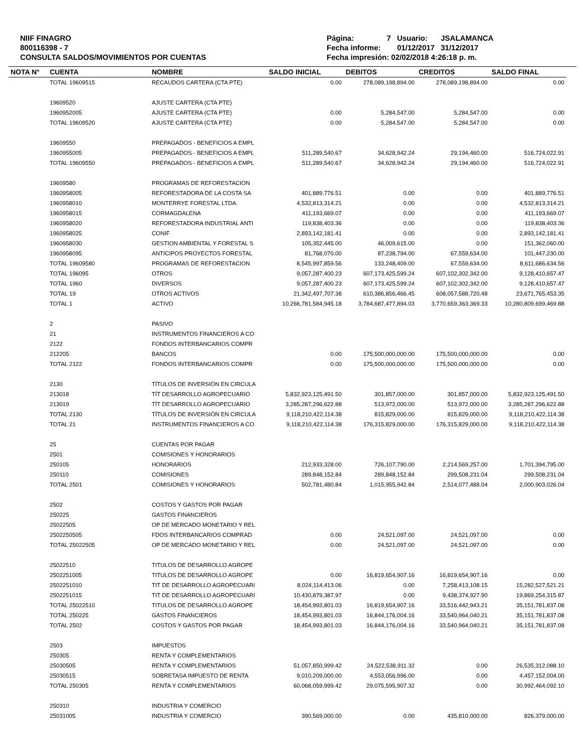NIIF FINAGRO
800116398 - 7
CONSULTA SALDOS/MOVIMIENTOS POR CUENTAS
| Página: | 7 | Usuario: | JSALAMANCA |
| Fecha informe: | | 01/12/2017 | 31/12/2017 |
| Fecha impresión: 02/02/2018 4:26:18 p. m. | | | |
| NOTA N° | CUENTA | NOMBRE | SALDO INICIAL | DEBITOS | CREDITOS | SALDO FINAL |
| --- | --- | --- | --- | --- | --- | --- |
| | TOTAL 19609515 | RECAUDOS CARTERA (CTA PTE) | 0.00 | 278,089,198,894.00 | 278,089,198,894.00 | 0.00 |
| | 19609520 | AJUSTE CARTERA (CTA PTE) | | | | |
| | 1960952005 | AJUSTE CARTERA (CTA PTE) | 0.00 | 5,284,547.00 | 5,284,547.00 | 0.00 |
| | TOTAL 19609520 | AJUSTE CARTERA (CTA PTE) | 0.00 | 5,284,547.00 | 5,284,547.00 | 0.00 |
| | 19609550 | PREPAGADOS - BENEFICIOS A EMPL | | | | |
| | 1960955005 | PREPAGADOS - BENEFICIOS A EMPL | 511,289,540.67 | 34,628,942.24 | 29,194,460.00 | 516,724,022.91 |
| | TOTAL 19609550 | PREPAGADOS - BENEFICIOS A EMPL | 511,289,540.67 | 34,628,942.24 | 29,194,460.00 | 516,724,022.91 |
| | 19609580 | PROGRAMAS DE REFORESTACION | | | | |
| | 1960958005 | REFORESTADORA DE LA COSTA SA | 401,889,776.51 | 0.00 | 0.00 | 401,889,776.51 |
| | 1960958010 | MONTERRYE FORESTAL LTDA. | 4,532,813,314.21 | 0.00 | 0.00 | 4,532,813,314.21 |
| | 1960958015 | CORMAGDALENA | 411,193,669.07 | 0.00 | 0.00 | 411,193,669.07 |
| | 1960958020 | REFORESTADORA INDUSTRIAL ANTI | 119,838,403.36 | 0.00 | 0.00 | 119,838,403.36 |
| | 1960958025 | CONIF | 2,893,142,181.41 | 0.00 | 0.00 | 2,893,142,181.41 |
| | 1960958030 | GESTION AMBIENTAL Y FORESTAL S | 105,352,445.00 | 46,009,615.00 | 0.00 | 151,362,060.00 |
| | 1960958095 | ANTICIPOS PROYECTOS FORESTAL | 81,768,070.00 | 87,238,794.00 | 67,559,634.00 | 101,447,230.00 |
| | TOTAL 19609580 | PROGRAMAS DE REFORESTACION | 8,545,997,859.56 | 133,248,409.00 | 67,559,634.00 | 8,611,686,634.56 |
| | TOTAL 196095 | OTROS | 9,057,287,400.23 | 607,173,425,599.24 | 607,102,302,342.00 | 9,128,410,657.47 |
| | TOTAL 1960 | DIVERSOS | 9,057,287,400.23 | 607,173,425,599.24 | 607,102,302,342.00 | 9,128,410,657.47 |
| | TOTAL 19 | OTROS ACTIVOS | 21,342,497,707.38 | 610,386,856,466.45 | 608,057,588,720.48 | 23,671,765,453.35 |
| | TOTAL 1 | ACTIVO | 10,266,781,584,945.18 | 3,784,687,477,894.03 | 3,770,659,363,369.33 | 10,280,809,699,469.88 |
| | 2 | PASIVO | | | | |
| | 21 | INSTRUMENTOS FINANCIEROS A CO | | | | |
| | 2122 | FONDOS INTERBANCARIOS COMPR | | | | |
| | 212205 | BANCOS | 0.00 | 175,500,000,000.00 | 175,500,000,000.00 | 0.00 |
| | TOTAL 2122 | FONDOS INTERBANCARIOS COMPR | 0.00 | 175,500,000,000.00 | 175,500,000,000.00 | 0.00 |
| | 2130 | TÍTULOS DE INVERSIÓN EN CIRCULA | | | | |
| | 213018 | TÍT DESARROLLO AGROPECUARIO | 5,832,923,125,491.50 | 301,857,000.00 | 301,857,000.00 | 5,832,923,125,491.50 |
| | 213019 | TÍT DESARROLLO AGROPECUARIO | 3,285,287,296,622.88 | 513,972,000.00 | 513,972,000.00 | 3,285,287,296,622.88 |
| | TOTAL 2130 | TÍTULOS DE INVERSIÓN EN CIRCULA | 9,118,210,422,114.38 | 815,829,000.00 | 815,829,000.00 | 9,118,210,422,114.38 |
| | TOTAL 21 | INSTRUMENTOS FINANCIEROS A CO | 9,118,210,422,114.38 | 176,315,829,000.00 | 176,315,829,000.00 | 9,118,210,422,114.38 |
| | 25 | CUENTAS POR PAGAR | | | | |
| | 2501 | COMISIONES Y HONORARIOS | | | | |
| | 250105 | HONORARIOS | 212,933,328.00 | 726,107,790.00 | 2,214,569,257.00 | 1,701,394,795.00 |
| | 250110 | COMISIONES | 289,848,152.84 | 289,848,152.84 | 299,508,231.04 | 299,508,231.04 |
| | TOTAL 2501 | COMISIONES Y HONORARIOS | 502,781,480.84 | 1,015,955,942.84 | 2,514,077,488.04 | 2,000,903,026.04 |
| | 2502 | COSTOS Y GASTOS POR PAGAR | | | | |
| | 250225 | GASTOS FINANCIEROS | | | | |
| | 25022505 | OP DE MERCADO MONETARIO Y REL | | | | |
| | 2502250505 | FDOS INTERBANCARIOS COMPRAD | 0.00 | 24,521,097.00 | 24,521,097.00 | 0.00 |
| | TOTAL 25022505 | OP DE MERCADO MONETARIO Y REL | 0.00 | 24,521,097.00 | 24,521,097.00 | 0.00 |
| | 25022510 | TITULOS DE DESARROLLO AGROPE | | | | |
| | 2502251005 | TITULOS DE DESARROLLO AGROPE | 0.00 | 16,819,654,907.16 | 16,819,654,907.16 | 0.00 |
| | 2502251010 | TIT DE DESARROLLO AGROPECUARI | 8,024,114,413.06 | 0.00 | 7,258,413,108.15 | 15,282,527,521.21 |
| | 2502251015 | TIT DE DESARROLLO AGROPECUARI | 10,430,879,387.97 | 0.00 | 9,438,374,927.90 | 19,869,254,315.87 |
| | TOTAL 25022510 | TITULOS DE DESARROLLO AGROPE | 18,454,993,801.03 | 16,819,654,907.16 | 33,516,442,943.21 | 35,151,781,837.08 |
| | TOTAL 250225 | GASTOS FINANCIEROS | 18,454,993,801.03 | 16,844,176,004.16 | 33,540,964,040.21 | 35,151,781,837.08 |
| | TOTAL 2502 | COSTOS Y GASTOS POR PAGAR | 18,454,993,801.03 | 16,844,176,004.16 | 33,540,964,040.21 | 35,151,781,837.08 |
| | 2503 | IMPUESTOS | | | | |
| | 250305 | RENTA Y COMPLEMENTARIOS | | | | |
| | 25030505 | RENTA Y COMPLEMENTARIOS | 51,057,850,999.42 | 24,522,538,911.32 | 0.00 | 26,535,312,088.10 |
| | 25030515 | SOBRETASA IMPUESTO DE RENTA | 9,010,209,000.00 | 4,553,056,996.00 | 0.00 | 4,457,152,004.00 |
| | TOTAL 250305 | RENTA Y COMPLEMENTARIOS | 60,068,059,999.42 | 29,075,595,907.32 | 0.00 | 30,992,464,092.10 |
| | 250310 | INDUSTRIA Y COMERCIO | | | | |
| | 25031005 | INDUSTRIA Y COMERCIO | 390,569,000.00 | 0.00 | 435,810,000.00 | 826,379,000.00 |